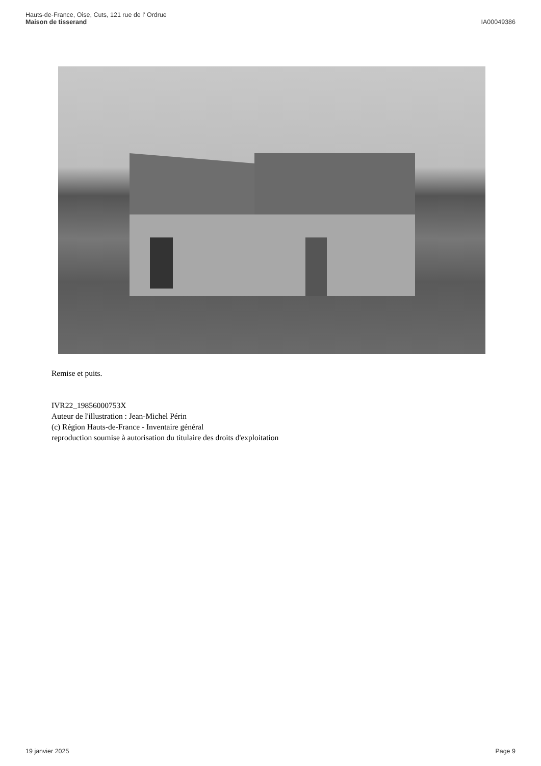Hauts-de-France, Oise, Cuts, 121 rue de l' Ordrue
Maison de tisserand
IA00049386
Remise et puits.
IVR22_19856000753X
Auteur de l'illustration : Jean-Michel Périn
(c) Région Hauts-de-France - Inventaire général
reproduction soumise à autorisation du titulaire des droits d'exploitation
19 janvier 2025 Page 9